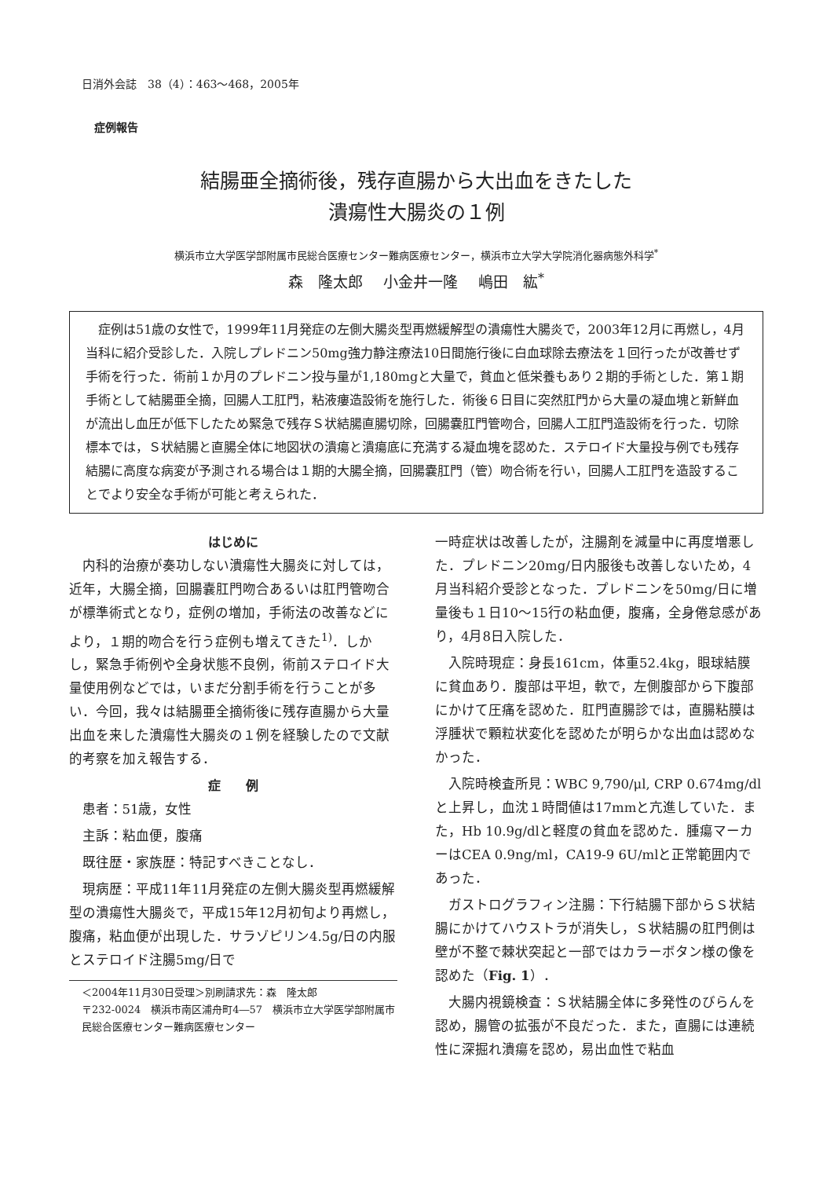日消外会誌　38（4）：463～468，2005年
症例報告
結腸亜全摘術後，残存直腸から大出血をきたした
潰瘍性大腸炎の１例
横浜市立大学医学部附属市民総合医療センター難病医療センター，横浜市立大学大学院消化器病態外科学<sup>*</sup>
森　隆太郎 小金井一隆 嶋田　紘<sup>*</sup>
症例は51歳の女性で，1999年11月発症の左側大腸炎型再燃緩解型の潰瘍性大腸炎で，2003年12月に再燃し，4月当科に紹介受診した．入院しプレドニン50mg強力静注療法10日間施行後に白血球除去療法を１回行ったが改善せず手術を行った．術前１か月のプレドニン投与量が1,180mgと大量で，貧血と低栄養もあり２期的手術とした．第１期手術として結腸亜全摘，回腸人工肛門，粘液瘻造設術を施行した．術後６日目に突然肛門から大量の凝血塊と新鮮血が流出し血圧が低下したため緊急で残存Ｓ状結腸直腸切除，回腸嚢肛門管吻合，回腸人工肛門造設術を行った．切除標本では，Ｓ状結腸と直腸全体に地図状の潰瘍と潰瘍底に充満する凝血塊を認めた．ステロイド大量投与例でも残存結腸に高度な病変が予測される場合は１期的大腸全摘，回腸嚢肛門（管）吻合術を行い，回腸人工肛門を造設することでより安全な手術が可能と考えられた．
はじめに
内科的治療が奏功しない潰瘍性大腸炎に対しては，近年，大腸全摘，回腸嚢肛門吻合あるいは肛門管吻合が標準術式となり，症例の増加，手術法の改善などにより，１期的吻合を行う症例も増えてきた<sup>1)</sup>．しかし，緊急手術例や全身状態不良例，術前ステロイド大量使用例などでは，いまだ分割手術を行うことが多い．今回，我々は結腸亜全摘術後に残存直腸から大量出血を来した潰瘍性大腸炎の１例を経験したので文献的考察を加え報告する．
症　　例
患者：51歳，女性
主訴：粘血便，腹痛
既往歴・家族歴：特記すべきことなし．
現病歴：平成11年11月発症の左側大腸炎型再燃緩解型の潰瘍性大腸炎で，平成15年12月初旬より再燃し，腹痛，粘血便が出現した．サラゾピリン4.5g/日の内服とステロイド注腸5mg/日で
＜2004年11月30日受理＞別刷請求先：森　隆太郎
〒232-0024　横浜市南区浦舟町4―57　横浜市立大学医学部附属市民総合医療センター難病医療センター
一時症状は改善したが，注腸剤を減量中に再度増悪した．プレドニン20mg/日内服後も改善しないため，4月当科紹介受診となった．プレドニンを50mg/日に増量後も１日10～15行の粘血便，腹痛，全身倦怠感があり，4月8日入院した．
入院時現症：身長161cm，体重52.4kg，眼球結膜に貧血あり．腹部は平坦，軟で，左側腹部から下腹部にかけて圧痛を認めた．肛門直腸診では，直腸粘膜は浮腫状で顆粒状変化を認めたが明らかな出血は認めなかった．
入院時検査所見：WBC 9,790/μl, CRP 0.674mg/dlと上昇し，血沈１時間値は17mmと亢進していた．また，Hb 10.9g/dlと軽度の貧血を認めた．腫瘍マーカーはCEA 0.9ng/ml，CA19-9 6U/mlと正常範囲内であった．
ガストログラフィン注腸：下行結腸下部からＳ状結腸にかけてハウストラが消失し，Ｓ状結腸の肛門側は壁が不整で棘状突起と一部ではカラーボタン様の像を認めた（Fig. 1）．
大腸内視鏡検査：Ｓ状結腸全体に多発性のびらんを認め，腸管の拡張が不良だった．また，直腸には連続性に深掘れ潰瘍を認め，易出血性で粘血